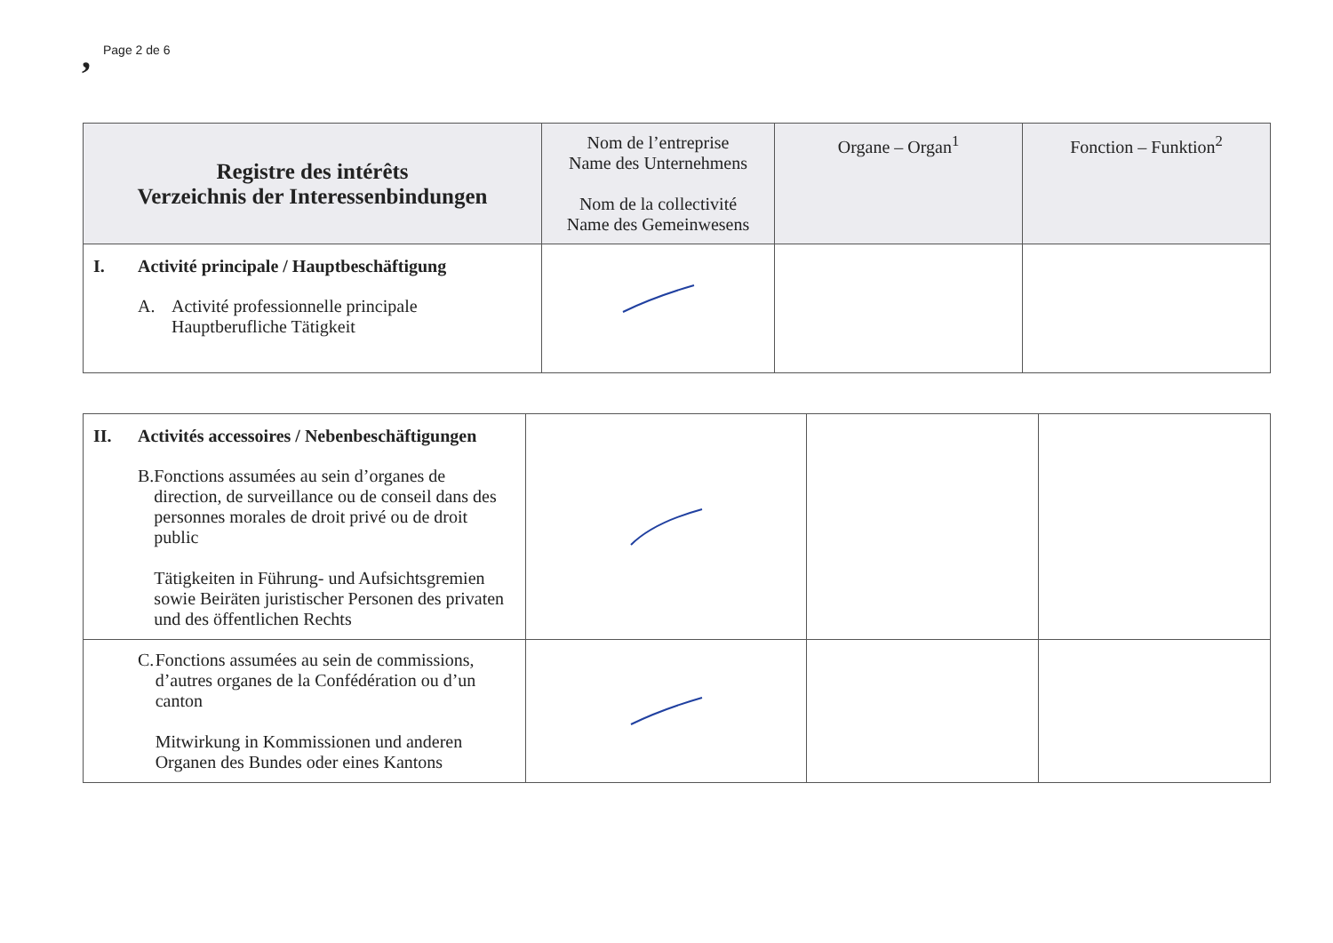, Page 2 de 6
| Registre des intérêts Verzeichnis der Interessenbindungen | Nom de l’entreprise Name des Unternehmens Nom de la collectivité Name des Gemeinwesens | Organe – Organ<sup>1</sup> | Fonction – Funktion<sup>2</sup> |
| --- | --- | --- | --- |
| I. Activité principale / Hauptbeschäftigung A. Activité professionnelle principale Hauptberufliche Tätigkeit | | | |
| II. Activités accessoires / Nebenbeschäftigungen B. Fonctions assumées au sein d’organes de direction, de surveillance ou de conseil dans des personnes morales de droit privé ou de droit public Tätigkeiten in Führung- und Aufsichtsgremien sowie Beiräten juristischer Personen des privaten und des öffentlichen Rechts | | | |
| C. Fonctions assumées au sein de commissions, d’autres organes de la Confédération ou d’un canton Mitwirkung in Kommissionen und anderen Organen des Bundes oder eines Kantons | | | |